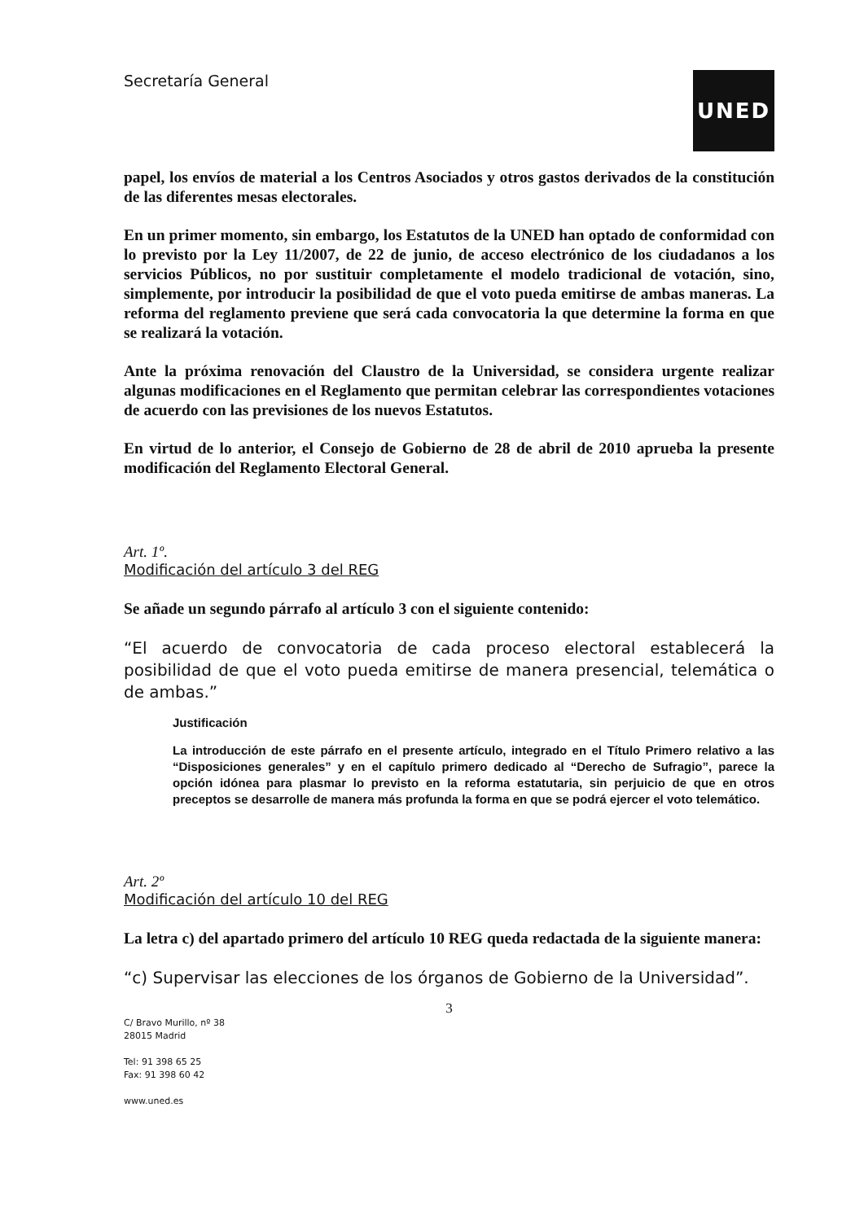Secretaría General
UNED
papel, los envíos de material a los Centros Asociados y otros gastos derivados de la constitución de las diferentes mesas electorales.
En un primer momento, sin embargo, los Estatutos de la UNED han optado de conformidad con lo previsto por la Ley 11/2007, de 22 de junio, de acceso electrónico de los ciudadanos a los servicios Públicos, no por sustituir completamente el modelo tradicional de votación, sino, simplemente, por introducir la posibilidad de que el voto pueda emitirse de ambas maneras. La reforma del reglamento previene que será cada convocatoria la que determine la forma en que se realizará la votación.
Ante la próxima renovación del Claustro de la Universidad, se considera urgente realizar algunas modificaciones en el Reglamento que permitan celebrar las correspondientes votaciones de acuerdo con las previsiones de los nuevos Estatutos.
En virtud de lo anterior, el Consejo de Gobierno de 28 de abril de 2010 aprueba la presente modificación del Reglamento Electoral General.
Art. 1º.
Modificación del artículo 3 del REG
Se añade un segundo párrafo al artículo 3 con el siguiente contenido:
“El acuerdo de convocatoria de cada proceso electoral establecerá la posibilidad de que el voto pueda emitirse de manera presencial, telemática o de ambas.”
Justificación
La introducción de este párrafo en el presente artículo, integrado en el Título Primero relativo a las “Disposiciones generales” y en el capítulo primero dedicado al “Derecho de Sufragio”, parece la opción idónea para plasmar lo previsto en la reforma estatutaria, sin perjuicio de que en otros preceptos se desarrolle de manera más profunda la forma en que se podrá ejercer el voto telemático.
Art. 2º
Modificación del artículo 10 del REG
La letra c) del apartado primero del artículo 10 REG queda redactada de la siguiente manera:
“c) Supervisar las elecciones de los órganos de Gobierno de la Universidad”.
3
C/ Bravo Murillo, nº 38
28015 Madrid
Tel: 91 398 65 25
Fax: 91 398 60 42
www.uned.es